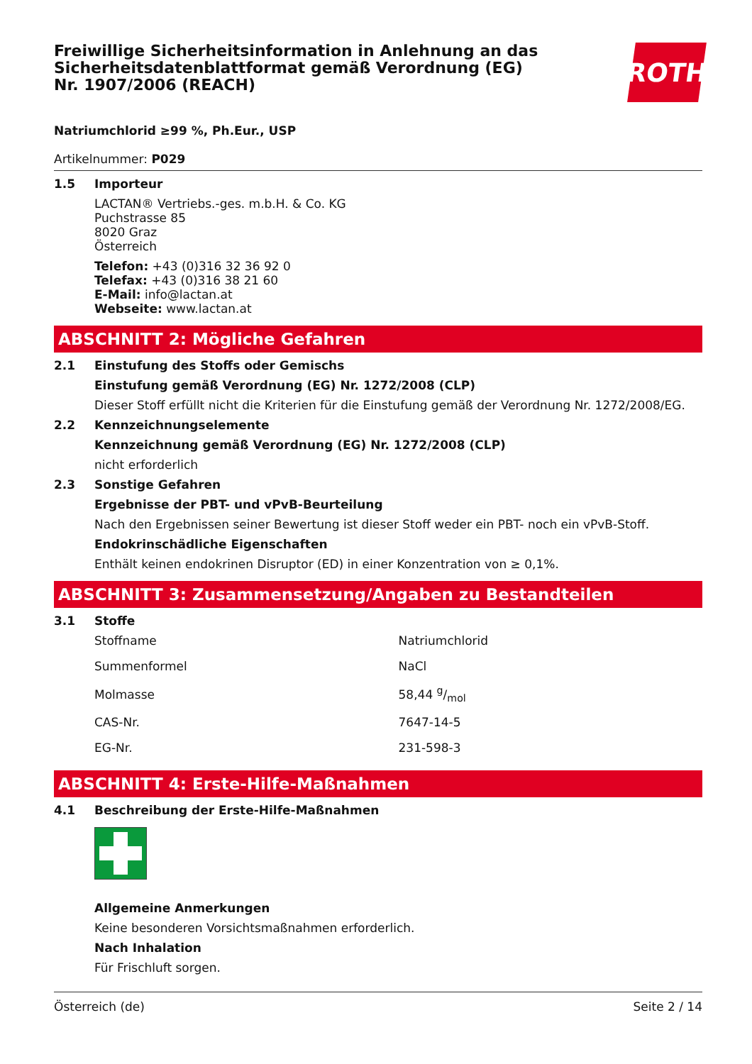Freiwillige Sicherheitsinformation in Anlehnung an das Sicherheitsdatenblattformat gemäß Verordnung (EG) Nr. 1907/2006 (REACH)
ROTH
Natriumchlorid ≥99 %, Ph.Eur., USP
Artikelnummer: P029
1.5 Importeur
LACTAN® Vertriebs.-ges. m.b.H. & Co. KG
Puchstrasse 85
8020 Graz
Österreich
Telefon: +43 (0)316 32 36 92 0
Telefax: +43 (0)316 38 21 60
E-Mail: info@lactan.at
Webseite: www.lactan.at
ABSCHNITT 2: Mögliche Gefahren
2.1 Einstufung des Stoffs oder Gemischs
Einstufung gemäß Verordnung (EG) Nr. 1272/2008 (CLP)
Dieser Stoff erfüllt nicht die Kriterien für die Einstufung gemäß der Verordnung Nr. 1272/2008/EG.
2.2 Kennzeichnungselemente
Kennzeichnung gemäß Verordnung (EG) Nr. 1272/2008 (CLP)
nicht erforderlich
2.3 Sonstige Gefahren
Ergebnisse der PBT- und vPvB-Beurteilung
Nach den Ergebnissen seiner Bewertung ist dieser Stoff weder ein PBT- noch ein vPvB-Stoff.
Endokrinschädliche Eigenschaften
Enthält keinen endokrinen Disruptor (ED) in einer Konzentration von ≥ 0,1%.
ABSCHNITT 3: Zusammensetzung/Angaben zu Bestandteilen
3.1 Stoffe
| Stoffname | Natriumchlorid |
| Summenformel | NaCl |
| Molmasse | 58,44 g/mol |
| CAS-Nr. | 7647-14-5 |
| EG-Nr. | 231-598-3 |
ABSCHNITT 4: Erste-Hilfe-Maßnahmen
4.1 Beschreibung der Erste-Hilfe-Maßnahmen
Allgemeine Anmerkungen
Keine besonderen Vorsichtsmaßnahmen erforderlich.
Nach Inhalation
Für Frischluft sorgen.
Österreich (de) Seite 2 / 14